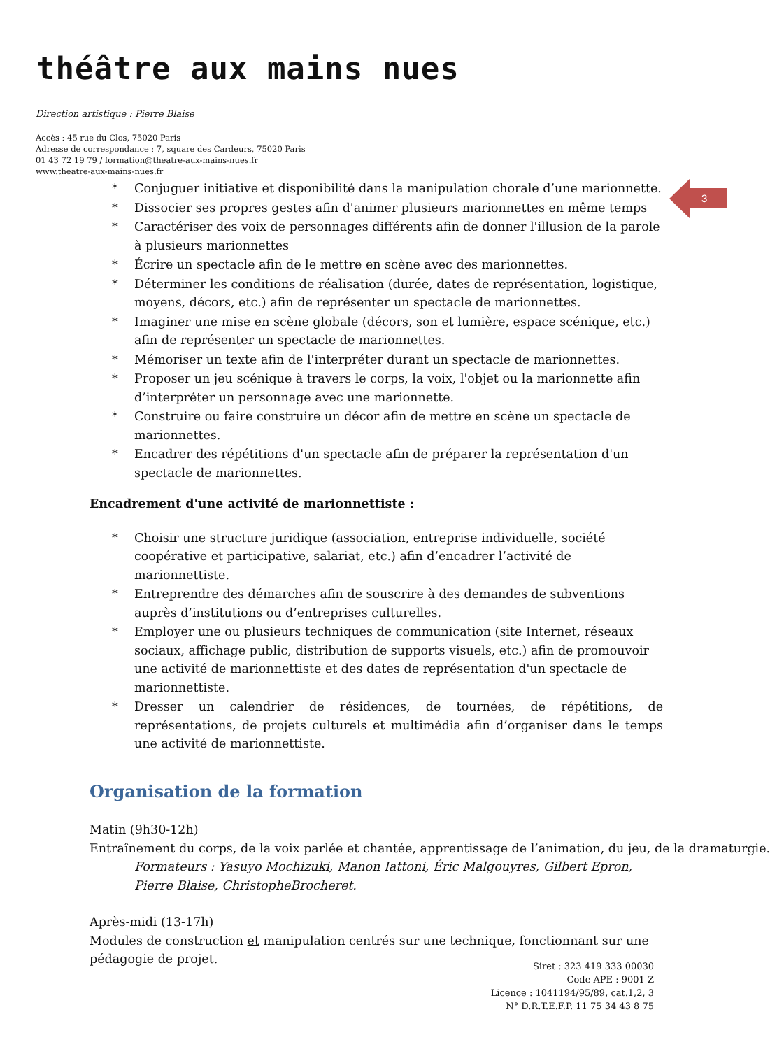théâtre aux mains nues
Direction artistique : Pierre Blaise
Accès : 45 rue du Clos, 75020 Paris
Adresse de correspondance : 7, square des Cardeurs, 75020 Paris
01 43 72 19 79 / formation@theatre-aux-mains-nues.fr
www.theatre-aux-mains-nues.fr
3
* Conjuguer initiative et disponibilité dans la manipulation chorale d’une marionnette.
* Dissocier ses propres gestes afin d'animer plusieurs marionnettes en même temps
* Caractériser des voix de personnages différents afin de donner l'illusion de la parole à plusieurs marionnettes
* Écrire un spectacle afin de le mettre en scène avec des marionnettes.
* Déterminer les conditions de réalisation (durée, dates de représentation, logistique, moyens, décors, etc.) afin de représenter un spectacle de marionnettes.
* Imaginer une mise en scène globale (décors, son et lumière, espace scénique, etc.) afin de représenter un spectacle de marionnettes.
* Mémoriser un texte afin de l'interpréter durant un spectacle de marionnettes.
* Proposer un jeu scénique à travers le corps, la voix, l'objet ou la marionnette afin d’interpréter un personnage avec une marionnette.
* Construire ou faire construire un décor afin de mettre en scène un spectacle de marionnettes.
* Encadrer des répétitions d'un spectacle afin de préparer la représentation d'un spectacle de marionnettes.
Encadrement d'une activité de marionnettiste :
* Choisir une structure juridique (association, entreprise individuelle, société coopérative et participative, salariat, etc.) afin d’encadrer l’activité de marionnettiste.
* Entreprendre des démarches afin de souscrire à des demandes de subventions auprès d’institutions ou d’entreprises culturelles.
* Employer une ou plusieurs techniques de communication (site Internet, réseaux sociaux, affichage public, distribution de supports visuels, etc.) afin de promouvoir une activité de marionnettiste et des dates de représentation d'un spectacle de marionnettiste.
* Dresser un calendrier de résidences, de tournées, de répétitions, de représentations, de projets culturels et multimédia afin d’organiser dans le temps une activité de marionnettiste.
Organisation de la formation
Matin (9h30-12h)
Entraînement du corps, de la voix parlée et chantée, apprentissage de l’animation, du jeu, de la dramaturgie.
Formateurs : Yasuyo Mochizuki, Manon Iattoni, Éric Malgouyres, Gilbert Epron, Pierre Blaise, ChristopheBrocheret.
Après-midi (13-17h)
Modules de construction et manipulation centrés sur une technique, fonctionnant sur une pédagogie de projet.
Siret : 323 419 333 00030
Code APE : 9001 Z
Licence : 1041194/95/89, cat.1,2, 3
N° D.R.T.E.F.P. 11 75 34 43 8 75